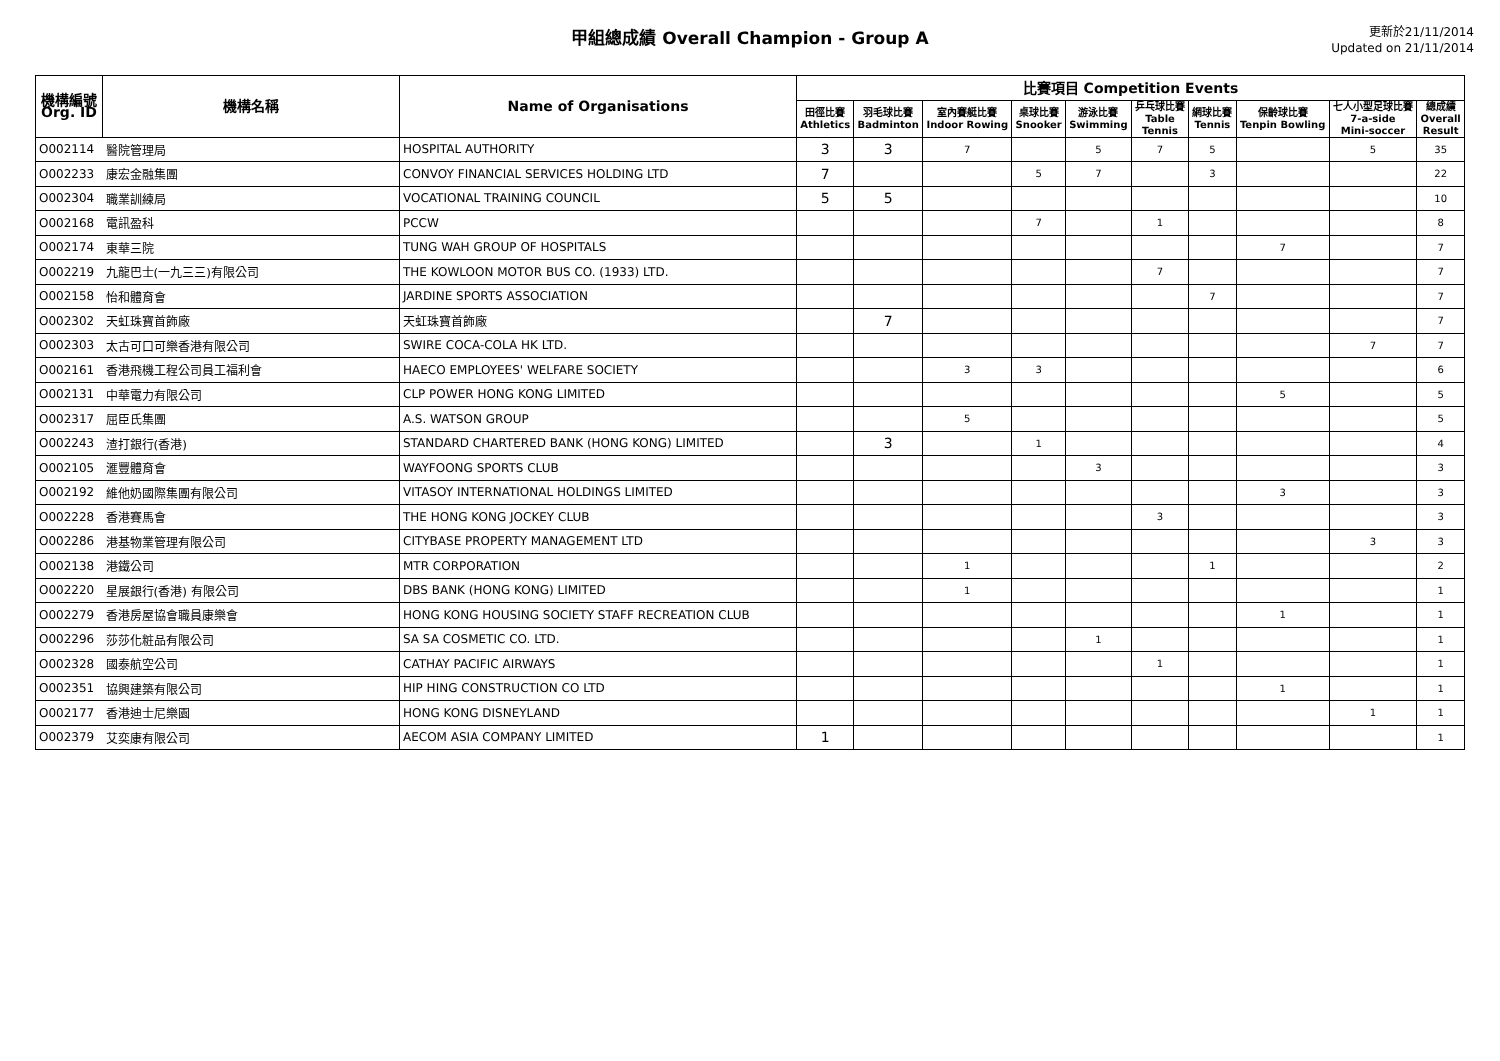甲組總成績 Overall Champion - Group A
更新於21/11/2014
Updated on 21/11/2014
| 機構編號 Org. ID | 機構名稱 | Name of Organisations | 比賽項目 Competition Events | | | | | | | | | |
| --- | --- | --- | --- | --- | --- | --- | --- | --- | --- | --- | --- | --- |
| | | | 田徑比賽 Athletics | 羽毛球比賽 Badminton | 室內賽艇比賽 Indoor Rowing | 桌球比賽 Snooker | 游泳比賽 Swimming | 乒乓球比賽 Table Tennis | 網球比賽 Tennis | 保齡球比賽 Tenpin Bowling | 七人小型足球比賽 7-a-side Mini-soccer | 總成績 Overall Result |
| O002114 | 醫院管理局 | HOSPITAL AUTHORITY | 3 | 3 | 7 | | 5 | 7 | 5 | | 5 | 35 |
| O002233 | 康宏金融集團 | CONVOY FINANCIAL SERVICES HOLDING LTD | 7 | | | 5 | 7 | | 3 | | | 22 |
| O002304 | 職業訓練局 | VOCATIONAL TRAINING COUNCIL | 5 | 5 | | | | | | | | 10 |
| O002168 | 電訊盈科 | PCCW | | | | 7 | | 1 | | | | 8 |
| O002174 | 東華三院 | TUNG WAH GROUP OF HOSPITALS | | | | | | | | 7 | | 7 |
| O002219 | 九龍巴士(一九三三)有限公司 | THE KOWLOON MOTOR BUS CO. (1933) LTD. | | | | | | 7 | | | | 7 |
| O002158 | 怡和體育會 | JARDINE SPORTS ASSOCIATION | | | | | | | 7 | | | 7 |
| O002302 | 天虹珠寶首飾廠 | 天虹珠寶首飾廠 | | 7 | | | | | | | | 7 |
| O002303 | 太古可口可樂香港有限公司 | SWIRE COCA-COLA HK LTD. | | | | | | | | | 7 | 7 |
| O002161 | 香港飛機工程公司員工福利會 | HAECO EMPLOYEES' WELFARE SOCIETY | | | 3 | 3 | | | | | | 6 |
| O002131 | 中華電力有限公司 | CLP POWER HONG KONG LIMITED | | | | | | | | 5 | | 5 |
| O002317 | 屈臣氏集團 | A.S. WATSON GROUP | | | 5 | | | | | | | 5 |
| O002243 | 渣打銀行(香港) | STANDARD CHARTERED BANK (HONG KONG) LIMITED | | 3 | | 1 | | | | | | 4 |
| O002105 | 滙豐體育會 | WAYFOONG SPORTS CLUB | | | | | 3 | | | | | 3 |
| O002192 | 維他奶國際集團有限公司 | VITASOY INTERNATIONAL HOLDINGS LIMITED | | | | | | | | 3 | | 3 |
| O002228 | 香港賽馬會 | THE HONG KONG JOCKEY CLUB | | | | | | 3 | | | | 3 |
| O002286 | 港基物業管理有限公司 | CITYBASE PROPERTY MANAGEMENT LTD | | | | | | | | | 3 | 3 |
| O002138 | 港鐵公司 | MTR CORPORATION | | | 1 | | | | 1 | | | 2 |
| O002220 | 星展銀行(香港) 有限公司 | DBS BANK (HONG KONG) LIMITED | | | 1 | | | | | | | 1 |
| O002279 | 香港房屋協會職員康樂會 | HONG KONG HOUSING SOCIETY STAFF RECREATION CLUB | | | | | | | | 1 | | 1 |
| O002296 | 莎莎化粧品有限公司 | SA SA COSMETIC CO. LTD. | | | | | 1 | | | | | 1 |
| O002328 | 國泰航空公司 | CATHAY PACIFIC AIRWAYS | | | | | | 1 | | | | 1 |
| O002351 | 協興建築有限公司 | HIP HING CONSTRUCTION CO LTD | | | | | | | | 1 | | 1 |
| O002177 | 香港迪士尼樂園 | HONG KONG DISNEYLAND | | | | | | | | | 1 | 1 |
| O002379 | 艾奕康有限公司 | AECOM ASIA COMPANY LIMITED | 1 | | | | | | | | | 1 |